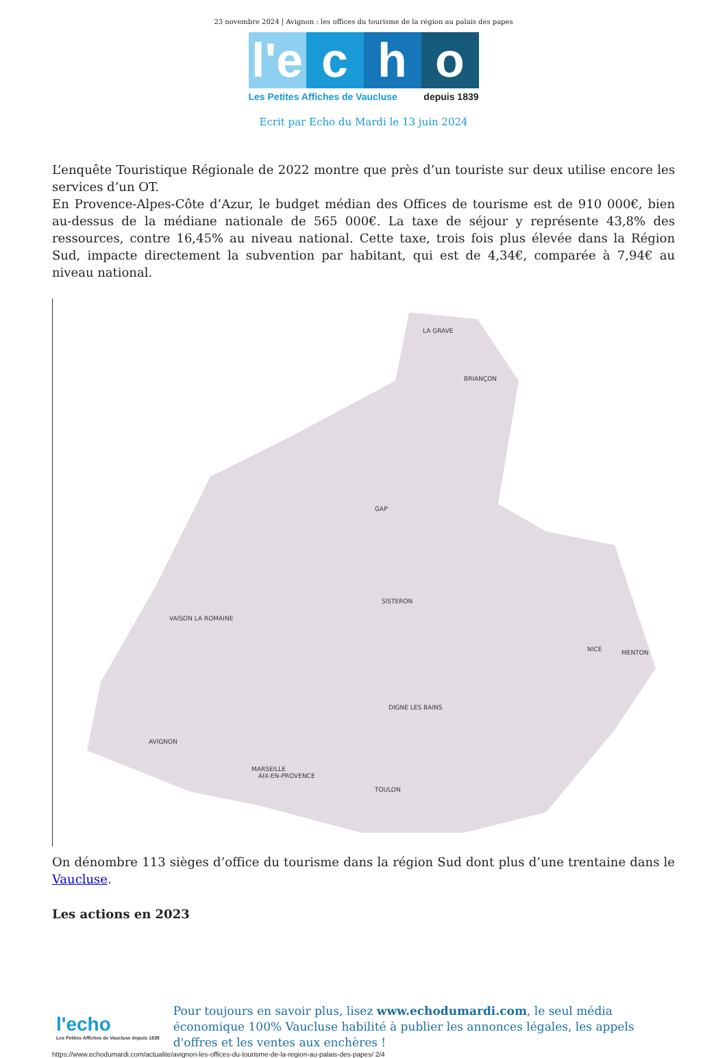23 novembre 2024 | Avignon : les offices du tourisme de la région au palais des papes
l'e c h o
Les Petites Affiches de Vaucluse depuis 1839
Ecrit par Echo du Mardi le 13 juin 2024
L’enquête Touristique Régionale de 2022 montre que près d’un touriste sur deux utilise encore les services d’un OT.
En Provence-Alpes-Côte d’Azur, le budget médian des Offices de tourisme est de 910 000€, bien au-dessus de la médiane nationale de 565 000€. La taxe de séjour y représente 43,8% des ressources, contre 16,45% au niveau national. Cette taxe, trois fois plus élevée dans la Région Sud, impacte directement la subvention par habitant, qui est de 4,34€, comparée à 7,94€ au niveau national.
LA GRAVE
BRIANÇON
GAP
SISTERON
DIGNE LES BAINS
VAISON LA ROMAINE
AVIGNON
AIX-EN-PROVENCE
NICE
MENTON
TOULON
MARSEILLE
On dénombre 113 sièges d’office du tourisme dans la région Sud dont plus d’une trentaine dans le Vaucluse.
Les actions en 2023
l'echo
Les Petites Affiches de Vaucluse depuis 1839
Pour toujours en savoir plus, lisez www.echodumardi.com, le seul média économique 100% Vaucluse habilité à publier les annonces légales, les appels d'offres et les ventes aux enchères !
https://www.echodumardi.com/actualite/avignon-les-offices-du-tourisme-de-la-region-au-palais-des-papes/ 2/4